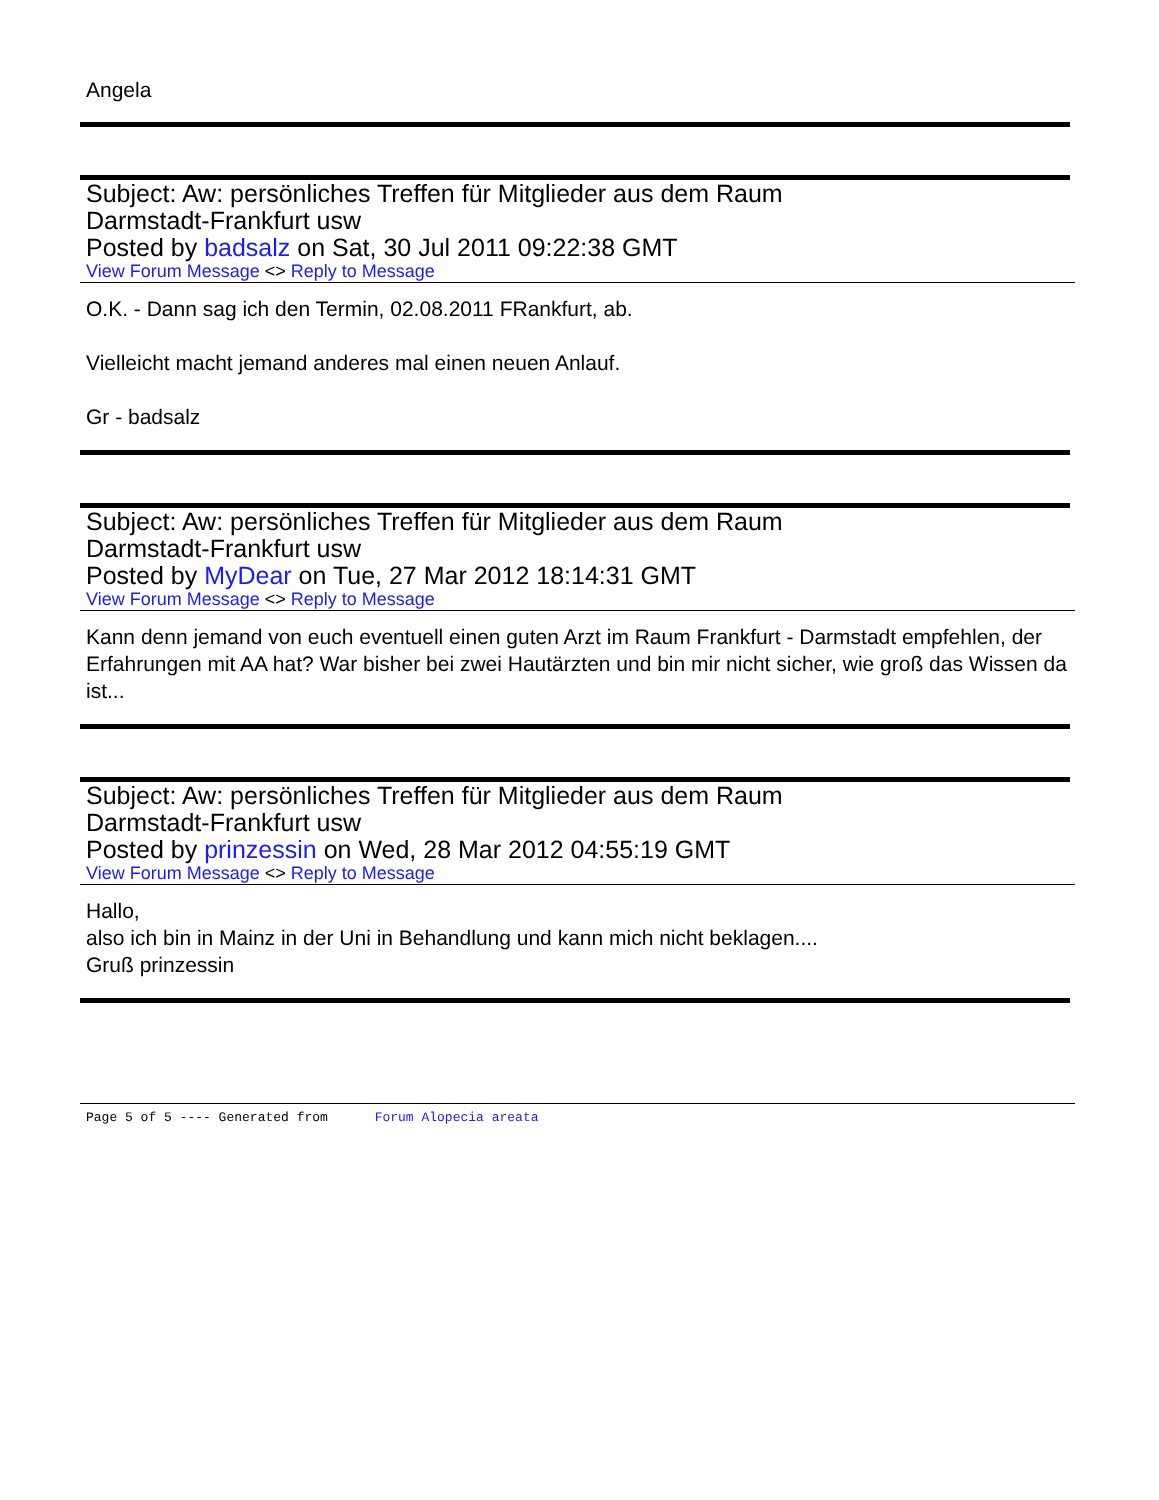Angela
Subject: Aw: persönliches Treffen für Mitglieder aus dem Raum
Darmstadt-Frankfurt usw
Posted by badsalz on Sat, 30 Jul 2011 09:22:38 GMT
View Forum Message <> Reply to Message
O.K. - Dann sag ich den Termin, 02.08.2011 FRankfurt, ab.
Vielleicht macht jemand anderes mal einen neuen Anlauf.
Gr - badsalz
Subject: Aw: persönliches Treffen für Mitglieder aus dem Raum
Darmstadt-Frankfurt usw
Posted by MyDear on Tue, 27 Mar 2012 18:14:31 GMT
View Forum Message <> Reply to Message
Kann denn jemand von euch eventuell einen guten Arzt im Raum Frankfurt - Darmstadt empfehlen, der Erfahrungen mit AA hat? War bisher bei zwei Hautärzten und bin mir nicht sicher, wie groß das Wissen da ist...
Subject: Aw: persönliches Treffen für Mitglieder aus dem Raum
Darmstadt-Frankfurt usw
Posted by prinzessin on Wed, 28 Mar 2012 04:55:19 GMT
View Forum Message <> Reply to Message
Hallo,
also ich bin in Mainz in der Uni in Behandlung und kann mich nicht beklagen....
Gruß prinzessin
Page 5 of 5 ---- Generated from Forum Alopecia areata